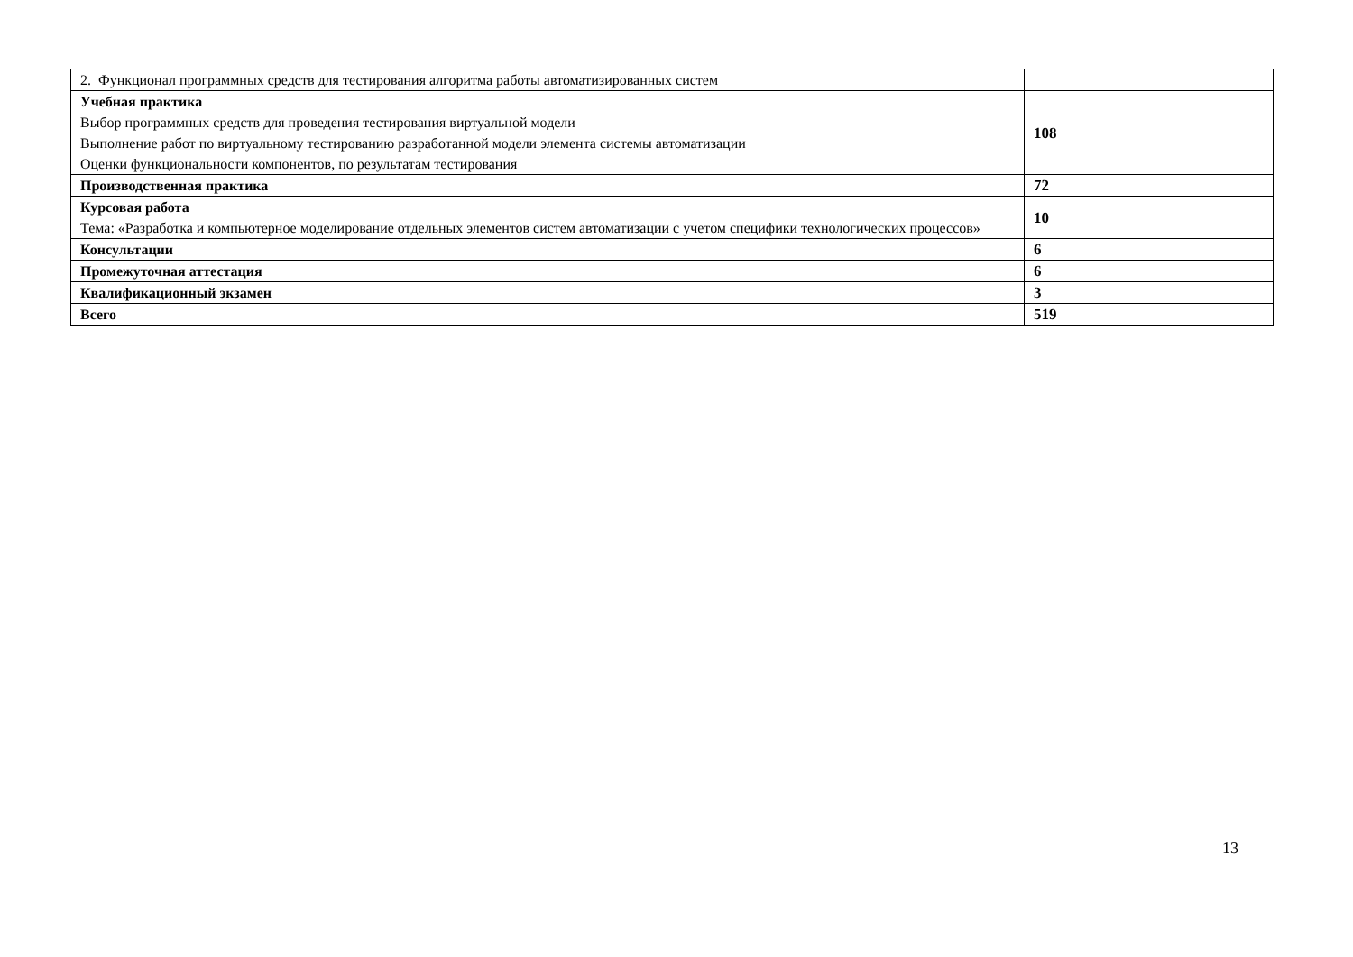| 2. Функционал программных средств для тестирования алгоритма работы автоматизированных систем | |
| Учебная практика Выбор программных средств для проведения тестирования виртуальной модели Выполнение работ по виртуальному тестированию разработанной модели элемента системы автоматизации Оценки функциональности компонентов, по результатам тестирования | 108 |
| Производственная практика | 72 |
| Курсовая работа Тема: «Разработка и компьютерное моделирование отдельных элементов систем автоматизации с учетом специфики технологических процессов» | 10 |
| Консультации | 6 |
| Промежуточная аттестация | 6 |
| Квалификационный экзамен | 3 |
| Всего | 519 |
13